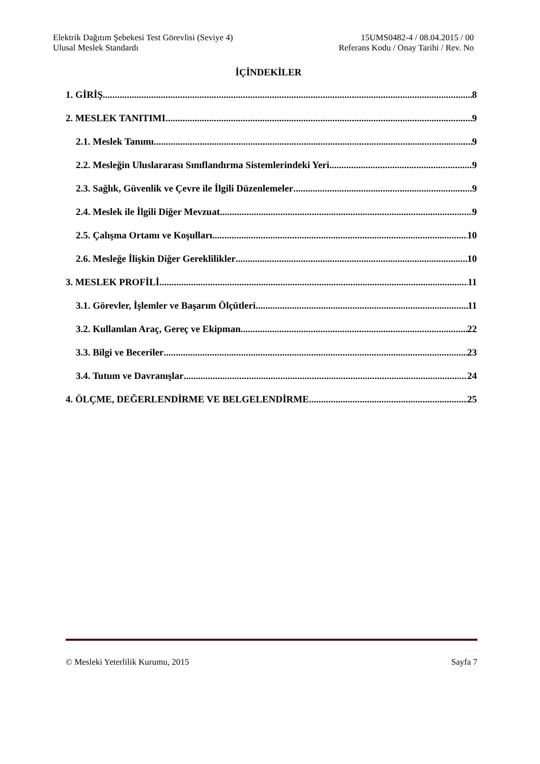Elektrik Dağıtım Şebekesi Test Görevlisi (Seviye 4)
Ulusal Meslek Standardı
15UMS0482-4 / 08.04.2015 / 00
Referans Kodu / Onay Tarihi / Rev. No
İÇİNDEKİLER
1. GİRİŞ 8
2. MESLEK TANITIMI 9
2.1. Meslek Tanımı 9
2.2. Mesleğin Uluslararası Sınıflandırma Sistemlerindeki Yeri 9
2.3. Sağlık, Güvenlik ve Çevre ile İlgili Düzenlemeler 9
2.4. Meslek ile İlgili Diğer Mevzuat 9
2.5. Çalışma Ortamı ve Koşulları 10
2.6. Mesleğe İlişkin Diğer Gereklilikler 10
3. MESLEK PROFİLİ 11
3.1. Görevler, İşlemler ve Başarım Ölçütleri 11
3.2. Kullanılan Araç, Gereç ve Ekipman 22
3.3. Bilgi ve Beceriler 23
3.4. Tutum ve Davranışlar 24
4. ÖLÇME, DEĞERLENDİRME VE BELGELENDİRME 25
© Mesleki Yeterlilik Kurumu, 2015 Sayfa 7